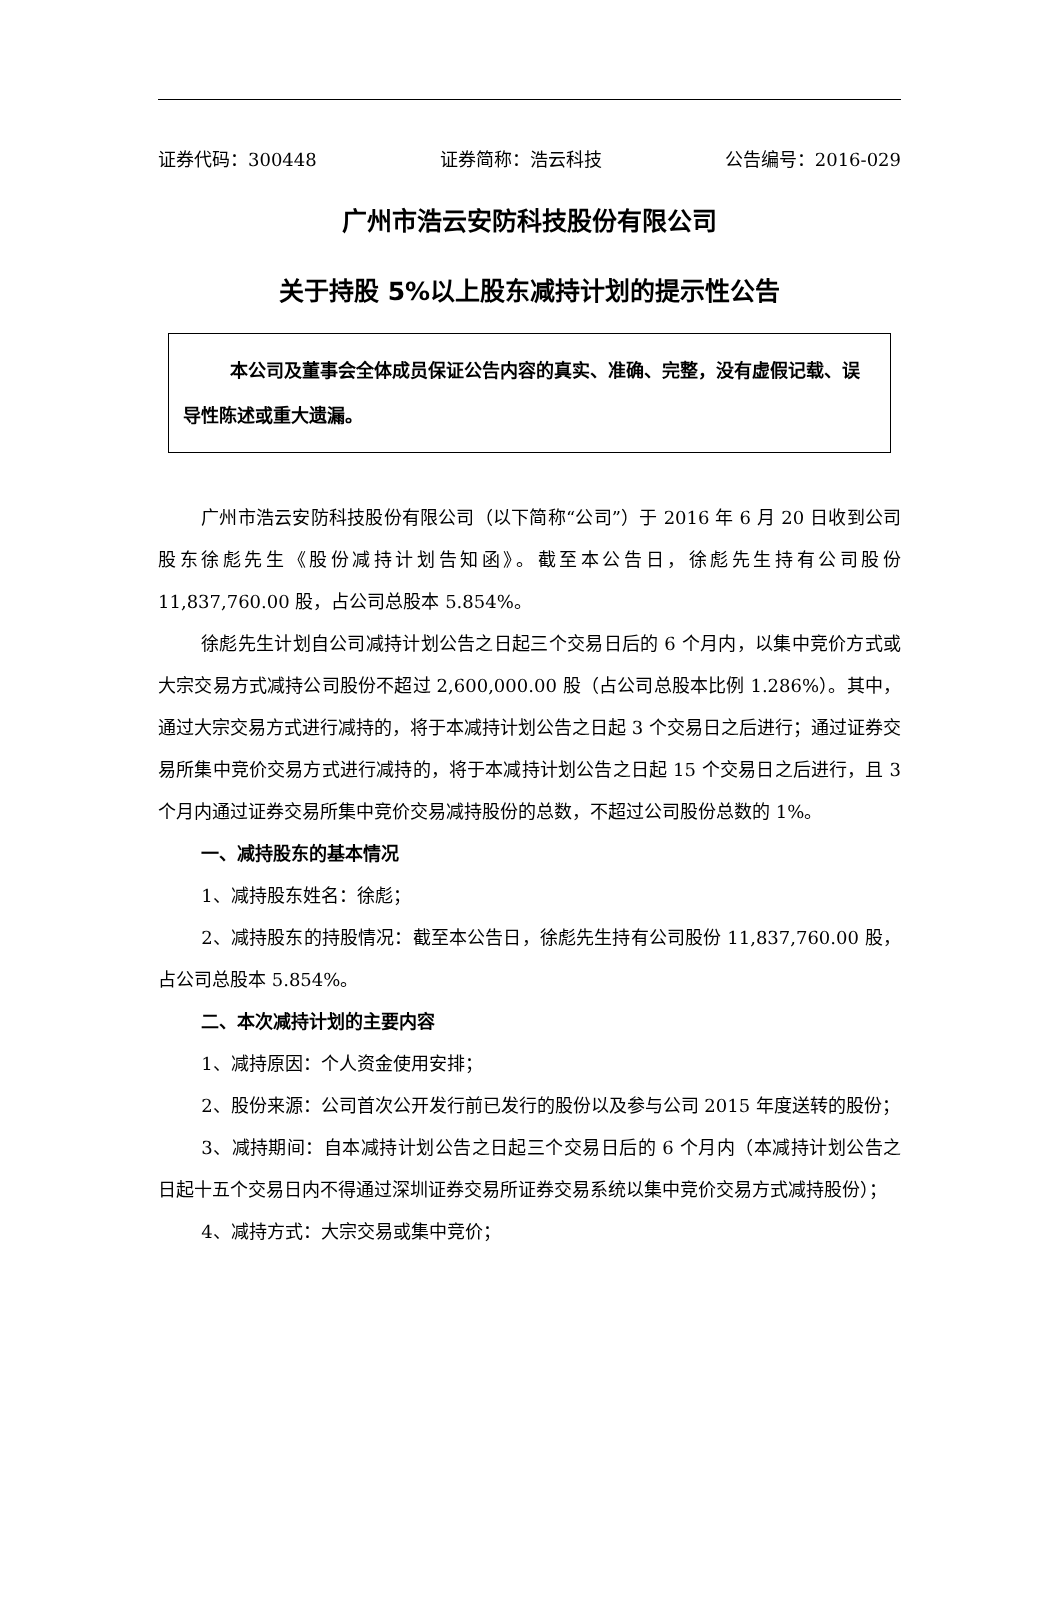证券代码：300448 证券简称：浩云科技 公告编号：2016-029
广州市浩云安防科技股份有限公司
关于持股 5%以上股东减持计划的提示性公告
本公司及董事会全体成员保证公告内容的真实、准确、完整，没有虚假记载、误导性陈述或重大遗漏。
广州市浩云安防科技股份有限公司（以下简称“公司”）于 2016 年 6 月 20 日收到公司股东徐彪先生《股份减持计划告知函》。截至本公告日，徐彪先生持有公司股份 11,837,760.00 股，占公司总股本 5.854%。
徐彪先生计划自公司减持计划公告之日起三个交易日后的 6 个月内，以集中竞价方式或大宗交易方式减持公司股份不超过 2,600,000.00 股（占公司总股本比例 1.286%）。其中，通过大宗交易方式进行减持的，将于本减持计划公告之日起 3 个交易日之后进行；通过证券交易所集中竞价交易方式进行减持的，将于本减持计划公告之日起 15 个交易日之后进行，且 3 个月内通过证券交易所集中竞价交易减持股份的总数，不超过公司股份总数的 1%。
一、减持股东的基本情况
1、减持股东姓名：徐彪；
2、减持股东的持股情况：截至本公告日，徐彪先生持有公司股份 11,837,760.00 股，占公司总股本 5.854%。
二、本次减持计划的主要内容
1、减持原因：个人资金使用安排；
2、股份来源：公司首次公开发行前已发行的股份以及参与公司 2015 年度送转的股份；
3、减持期间：自本减持计划公告之日起三个交易日后的 6 个月内（本减持计划公告之日起十五个交易日内不得通过深圳证券交易所证券交易系统以集中竞价交易方式减持股份）；
4、减持方式：大宗交易或集中竞价；